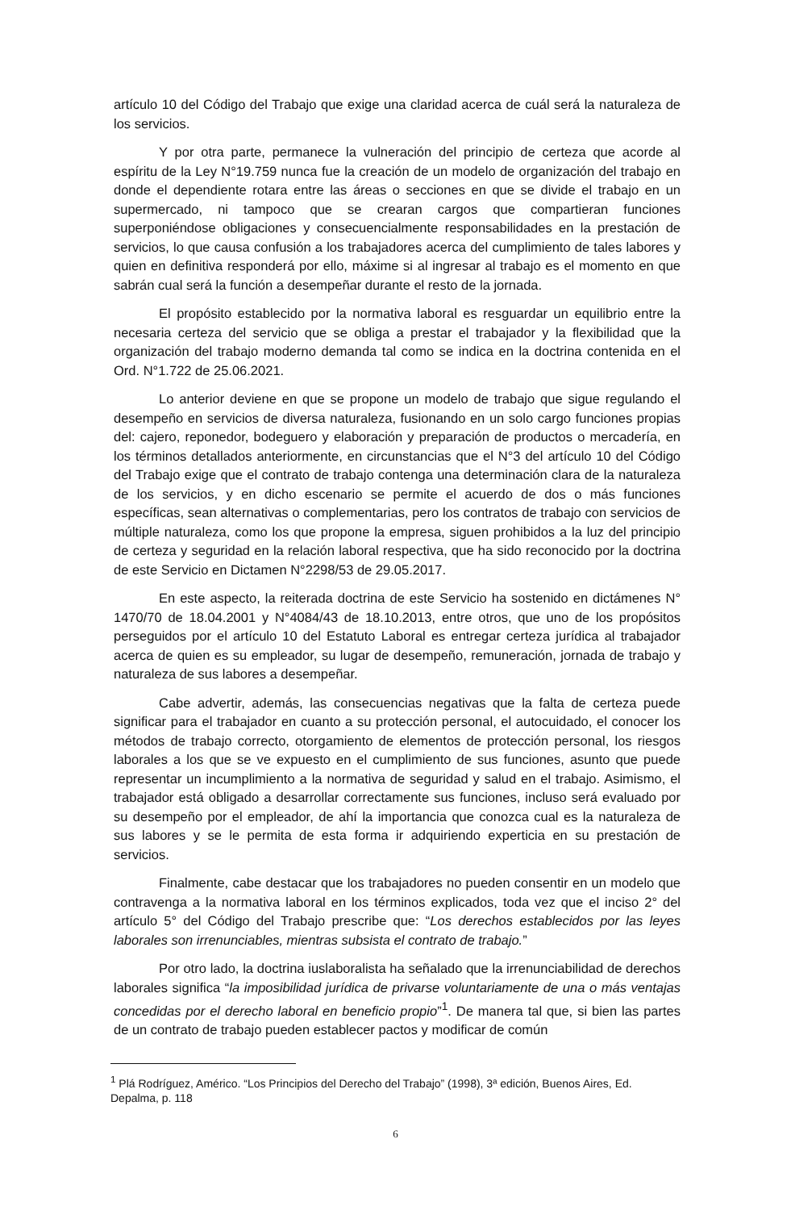artículo 10 del Código del Trabajo que exige una claridad acerca de cuál será la naturaleza de los servicios.
Y por otra parte, permanece la vulneración del principio de certeza que acorde al espíritu de la Ley N°19.759 nunca fue la creación de un modelo de organización del trabajo en donde el dependiente rotara entre las áreas o secciones en que se divide el trabajo en un supermercado, ni tampoco que se crearan cargos que compartieran funciones superponiéndose obligaciones y consecuencialmente responsabilidades en la prestación de servicios, lo que causa confusión a los trabajadores acerca del cumplimiento de tales labores y quien en definitiva responderá por ello, máxime si al ingresar al trabajo es el momento en que sabrán cual será la función a desempeñar durante el resto de la jornada.
El propósito establecido por la normativa laboral es resguardar un equilibrio entre la necesaria certeza del servicio que se obliga a prestar el trabajador y la flexibilidad que la organización del trabajo moderno demanda tal como se indica en la doctrina contenida en el Ord. N°1.722 de 25.06.2021.
Lo anterior deviene en que se propone un modelo de trabajo que sigue regulando el desempeño en servicios de diversa naturaleza, fusionando en un solo cargo funciones propias del: cajero, reponedor, bodeguero y elaboración y preparación de productos o mercadería, en los términos detallados anteriormente, en circunstancias que el N°3 del artículo 10 del Código del Trabajo exige que el contrato de trabajo contenga una determinación clara de la naturaleza de los servicios, y en dicho escenario se permite el acuerdo de dos o más funciones específicas, sean alternativas o complementarias, pero los contratos de trabajo con servicios de múltiple naturaleza, como los que propone la empresa, siguen prohibidos a la luz del principio de certeza y seguridad en la relación laboral respectiva, que ha sido reconocido por la doctrina de este Servicio en Dictamen N°2298/53 de 29.05.2017.
En este aspecto, la reiterada doctrina de este Servicio ha sostenido en dictámenes N° 1470/70 de 18.04.2001 y N°4084/43 de 18.10.2013, entre otros, que uno de los propósitos perseguidos por el artículo 10 del Estatuto Laboral es entregar certeza jurídica al trabajador acerca de quien es su empleador, su lugar de desempeño, remuneración, jornada de trabajo y naturaleza de sus labores a desempeñar.
Cabe advertir, además, las consecuencias negativas que la falta de certeza puede significar para el trabajador en cuanto a su protección personal, el autocuidado, el conocer los métodos de trabajo correcto, otorgamiento de elementos de protección personal, los riesgos laborales a los que se ve expuesto en el cumplimiento de sus funciones, asunto que puede representar un incumplimiento a la normativa de seguridad y salud en el trabajo. Asimismo, el trabajador está obligado a desarrollar correctamente sus funciones, incluso será evaluado por su desempeño por el empleador, de ahí la importancia que conozca cual es la naturaleza de sus labores y se le permita de esta forma ir adquiriendo experticia en su prestación de servicios.
Finalmente, cabe destacar que los trabajadores no pueden consentir en un modelo que contravenga a la normativa laboral en los términos explicados, toda vez que el inciso 2° del artículo 5° del Código del Trabajo prescribe que: “Los derechos establecidos por las leyes laborales son irrenunciables, mientras subsista el contrato de trabajo.”
Por otro lado, la doctrina iuslaboralista ha señalado que la irrenunciabilidad de derechos laborales significa “la imposibilidad jurídica de privarse voluntariamente de una o más ventajas concedidas por el derecho laboral en beneficio propio”<sup>1</sup>. De manera tal que, si bien las partes de un contrato de trabajo pueden establecer pactos y modificar de común
<sup>1</sup> Plá Rodríguez, Américo. “Los Principios del Derecho del Trabajo” (1998), 3ª edición, Buenos Aires, Ed. Depalma, p. 118
6